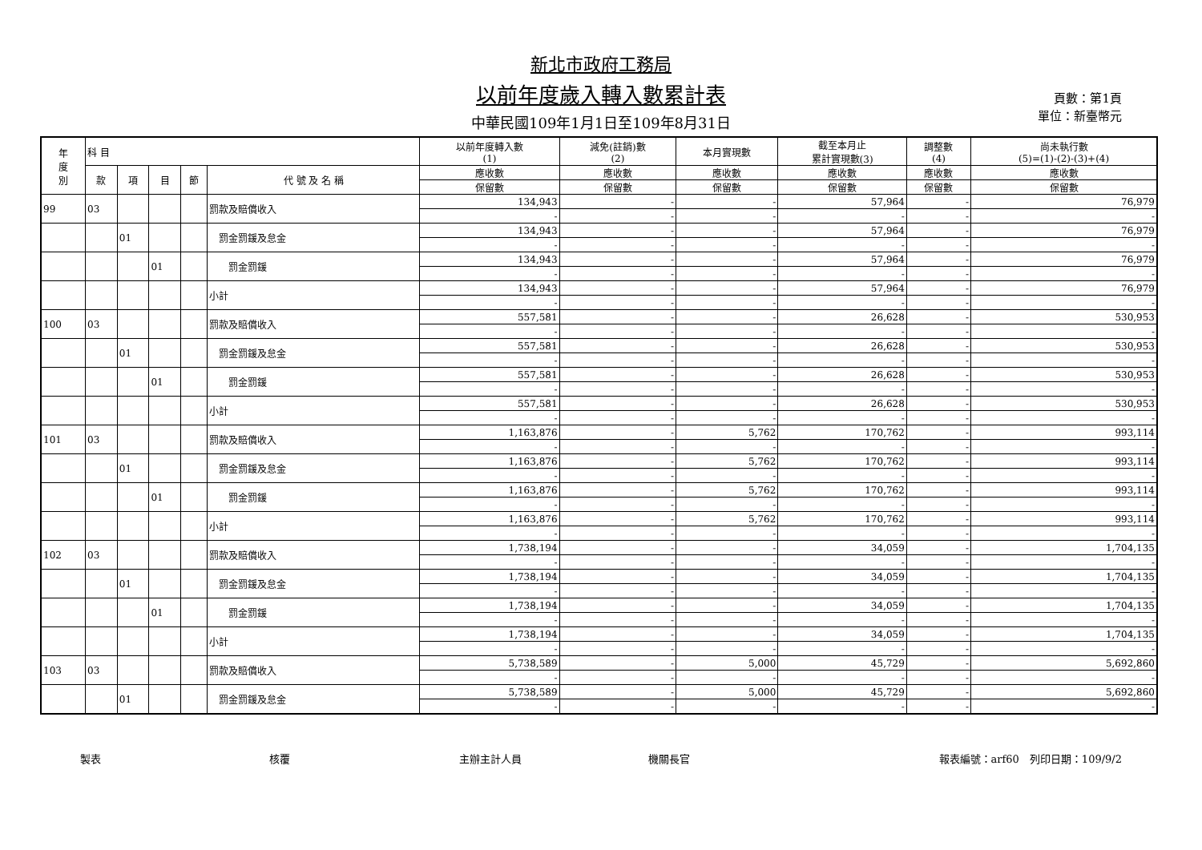新北市政府工務局
以前年度歲入轉入數累計表
中華民國109年1月1日至109年8月31日
頁數：第1頁
單位：新臺幣元
| 年 度 別 | 科 目 | | | | | 以前年度轉入數 (1) | 減免(註銷)數 (2) | 本月實現數 | 截至本月止 累計實現數(3) | 調整數 (4) | 尚未執行數 (5)=(1)-(2)-(3)+(4) |
| --- | --- | --- | --- | --- | --- | --- | --- | --- | --- | --- | --- |
| | 款 | 項 | 目 | 節 | 代 號 及 名 稱 | 應收數 | 應收數 | 應收數 | 應收數 | 應收數 | 應收數 |
| | | | | | | 保留數 | 保留數 | 保留數 | 保留數 | 保留數 | 保留數 |
| 99 | 03 | | | | 罰款及賠償收入 | 134,943 | - | - | 57,964 | - | 76,979 |
| | | | | | | - | - | - | - | - | - |
| | | 01 | | | 罰金罰鍰及怠金 | 134,943 | - | - | 57,964 | - | 76,979 |
| | | | | | | - | - | - | - | - | - |
| | | | 01 | | 罰金罰鍰 | 134,943 | - | - | 57,964 | - | 76,979 |
| | | | | | | - | - | - | - | - | - |
| | | | | | 小計 | 134,943 | - | - | 57,964 | - | 76,979 |
| | | | | | | - | - | - | - | - | - |
| 100 | 03 | | | | 罰款及賠償收入 | 557,581 | - | - | 26,628 | - | 530,953 |
| | | | | | | - | - | - | - | - | - |
| | | 01 | | | 罰金罰鍰及怠金 | 557,581 | - | - | 26,628 | - | 530,953 |
| | | | | | | - | - | - | - | - | - |
| | | | 01 | | 罰金罰鍰 | 557,581 | - | - | 26,628 | - | 530,953 |
| | | | | | | - | - | - | - | - | - |
| | | | | | 小計 | 557,581 | - | - | 26,628 | - | 530,953 |
| | | | | | | - | - | - | - | - | - |
| 101 | 03 | | | | 罰款及賠償收入 | 1,163,876 | - | 5,762 | 170,762 | - | 993,114 |
| | | | | | | - | - | - | - | - | - |
| | | 01 | | | 罰金罰鍰及怠金 | 1,163,876 | - | 5,762 | 170,762 | - | 993,114 |
| | | | | | | - | - | - | - | - | - |
| | | | 01 | | 罰金罰鍰 | 1,163,876 | - | 5,762 | 170,762 | - | 993,114 |
| | | | | | | - | - | - | - | - | - |
| | | | | | 小計 | 1,163,876 | - | 5,762 | 170,762 | - | 993,114 |
| | | | | | | - | - | - | - | - | - |
| 102 | 03 | | | | 罰款及賠償收入 | 1,738,194 | - | - | 34,059 | - | 1,704,135 |
| | | | | | | - | - | - | - | - | - |
| | | 01 | | | 罰金罰鍰及怠金 | 1,738,194 | - | - | 34,059 | - | 1,704,135 |
| | | | | | | - | - | - | - | - | - |
| | | | 01 | | 罰金罰鍰 | 1,738,194 | - | - | 34,059 | - | 1,704,135 |
| | | | | | | - | - | - | - | - | - |
| | | | | | 小計 | 1,738,194 | - | - | 34,059 | - | 1,704,135 |
| | | | | | | - | - | - | - | - | - |
| 103 | 03 | | | | 罰款及賠償收入 | 5,738,589 | - | 5,000 | 45,729 | - | 5,692,860 |
| | | | | | | - | - | - | - | - | - |
| | | 01 | | | 罰金罰鍰及怠金 | 5,738,589 | - | 5,000 | 45,729 | - | 5,692,860 |
| | | | | | | - | - | - | - | - | - |
製表 核覆 主辦主計人員 機關長官 報表編號：arf60　列印日期：109/9/2